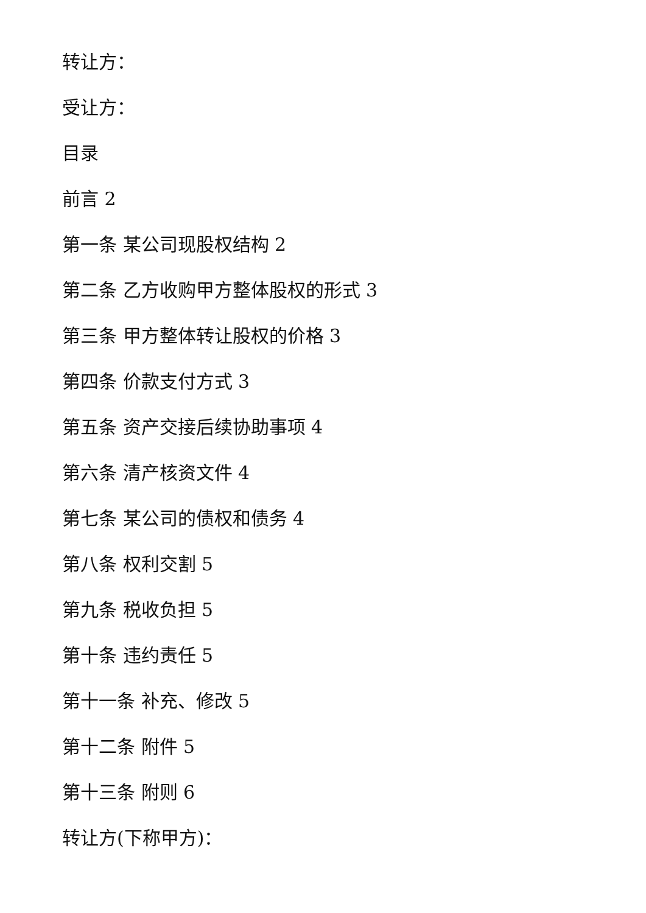转让方：
受让方：
目录
前言 2
第一条 某公司现股权结构 2
第二条 乙方收购甲方整体股权的形式 3
第三条 甲方整体转让股权的价格 3
第四条 价款支付方式 3
第五条 资产交接后续协助事项 4
第六条 清产核资文件 4
第七条 某公司的债权和债务 4
第八条 权利交割 5
第九条 税收负担 5
第十条 违约责任 5
第十一条 补充、修改 5
第十二条 附件 5
第十三条 附则 6
转让方(下称甲方)：